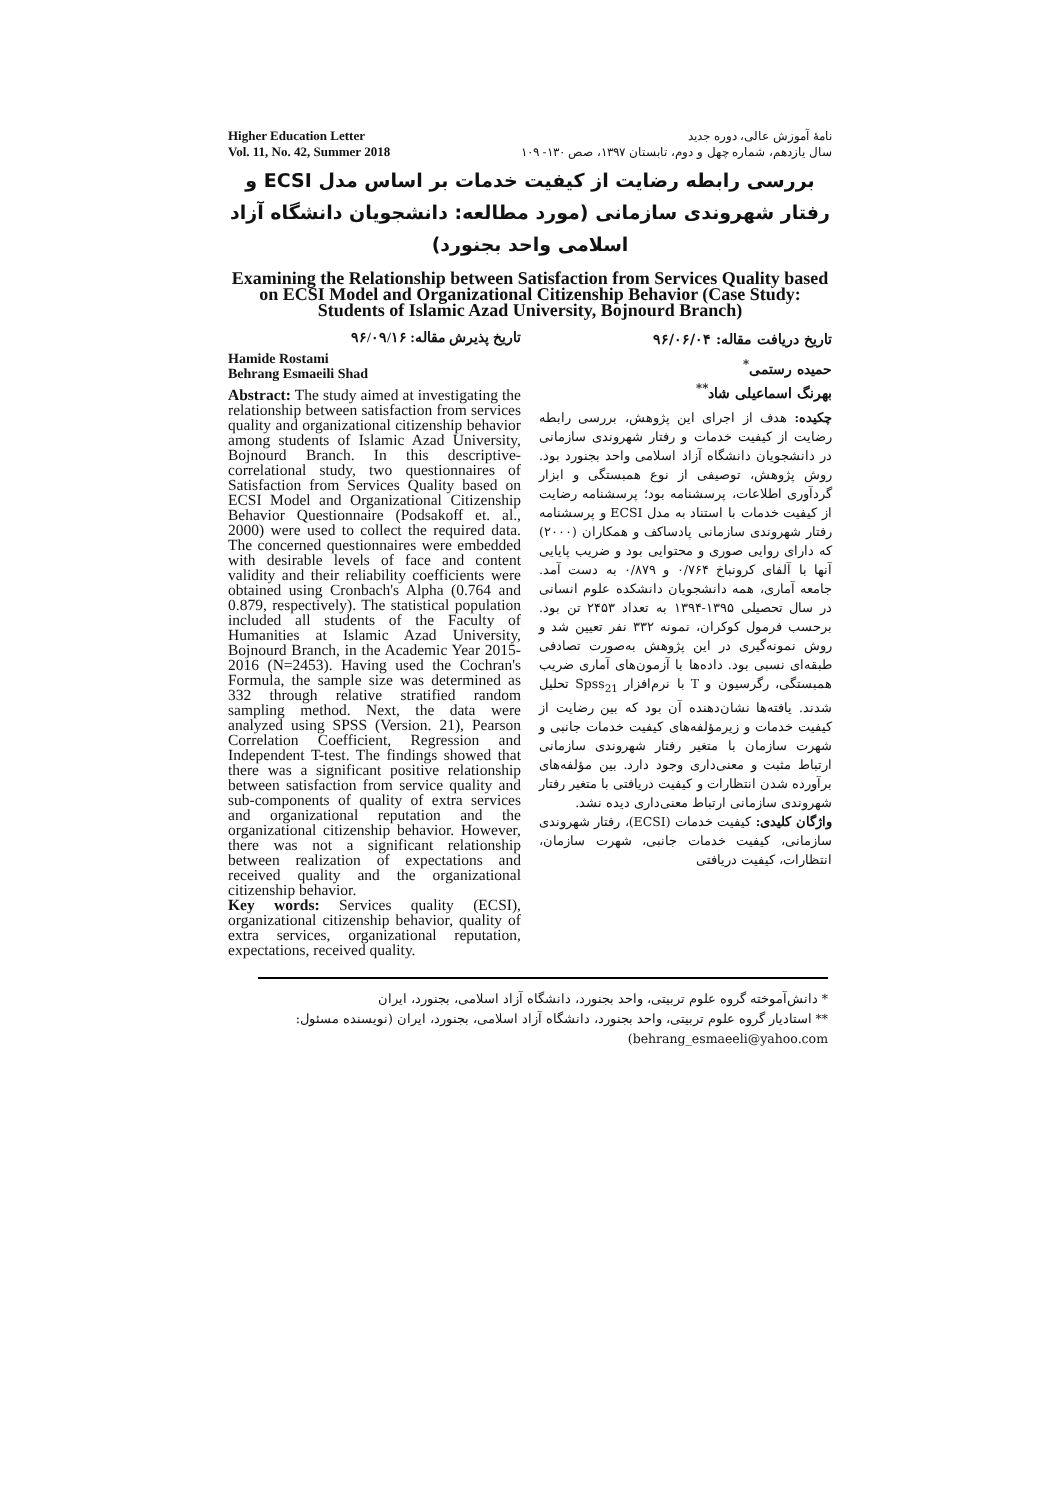Higher Education Letter
Vol. 11, No. 42, Summer 2018
نامهٔ آموزش عالی، دوره جدید
سال یازدهم، شماره چهل و دوم، تابستان ۱۳۹۷، صص ۱۳۰- ۱۰۹
بررسی رابطه رضایت از کیفیت خدمات بر اساس مدل ECSI و رفتار شهروندی سازمانی (مورد مطالعه: دانشجویان دانشگاه آزاد اسلامی واحد بجنورد)
Examining the Relationship between Satisfaction from Services Quality based on ECSI Model and Organizational Citizenship Behavior (Case Study: Students of Islamic Azad University, Bojnourd Branch)
تاریخ پذیرش مقاله: ۹۶/۰۹/۱۶
Hamide Rostami
Behrang Esmaeili Shad
Abstract: The study aimed at investigating the relationship between satisfaction from services quality and organizational citizenship behavior among students of Islamic Azad University, Bojnourd Branch. In this descriptive-correlational study, two questionnaires of Satisfaction from Services Quality based on ECSI Model and Organizational Citizenship Behavior Questionnaire (Podsakoff et. al., 2000) were used to collect the required data. The concerned questionnaires were embedded with desirable levels of face and content validity and their reliability coefficients were obtained using Cronbach's Alpha (0.764 and 0.879, respectively). The statistical population included all students of the Faculty of Humanities at Islamic Azad University, Bojnourd Branch, in the Academic Year 2015-2016 (N=2453). Having used the Cochran's Formula, the sample size was determined as 332 through relative stratified random sampling method. Next, the data were analyzed using SPSS (Version. 21), Pearson Correlation Coefficient, Regression and Independent T-test. The findings showed that there was a significant positive relationship between satisfaction from service quality and sub-components of quality of extra services and organizational reputation and the organizational citizenship behavior. However, there was not a significant relationship between realization of expectations and received quality and the organizational citizenship behavior.
Key words: Services quality (ECSI), organizational citizenship behavior, quality of extra services, organizational reputation, expectations, received quality.
تاریخ دریافت مقاله: ۹۶/۰۶/۰۴
حمیده رستمی<sup>*</sup>
بهرنگ اسماعیلی شاد<sup>**</sup>
چکیده: هدف از اجرای این پژوهش، بررسی رابطه رضایت از کیفیت خدمات و رفتار شهروندی سازمانی در دانشجویان دانشگاه آزاد اسلامی واحد بجنورد بود. روش پژوهش، توصیفی از نوع همبستگی و ابزار گردآوری اطلاعات، پرسشنامه بود؛ پرسشنامه رضایت از کیفیت خدمات با استناد به مدل ECSI و پرسشنامه رفتار شهروندی سازمانی پادساکف و همکاران (۲۰۰۰) که دارای روایی صوری و محتوایی بود و ضریب پایایی آنها با آلفای کرونباخ ۰/۷۶۴ و ۰/۸۷۹ به دست آمد. جامعه آماری، همه دانشجویان دانشکده علوم انسانی در سال تحصیلی ۱۳۹۵-۱۳۹۴ به تعداد ۲۴۵۳ تن بود. برحسب فرمول کوکران، نمونه ۳۳۲ نفر تعیین شد و روش نمونه‌گیری در این پژوهش به‌صورت تصادفی طبقه‌ای نسبی بود. داده‌ها با آزمون‌های آماری ضریب همبستگی، رگرسیون و T با نرم‌افزار Spss<sub>21</sub> تحلیل شدند. یافته‌ها نشان‌دهنده آن بود که بین رضایت از کیفیت خدمات و زیرمؤلفه‌های کیفیت خدمات جانبی و شهرت سازمان با متغیر رفتار شهروندی سازمانی ارتباط مثبت و معنی‌داری وجود دارد. بین مؤلفه‌های برآورده شدن انتظارات و کیفیت دریافتی با متغیر رفتار شهروندی سازمانی ارتباط معنی‌داری دیده نشد.
واژگان کلیدی: کیفیت خدمات (ECSI)، رفتار شهروندی سازمانی، کیفیت خدمات جانبی، شهرت سازمان، انتظارات، کیفیت دریافتی
* دانش‌آموخته گروه علوم تربیتی، واحد بجنورد، دانشگاه آزاد اسلامی، بجنورد، ایران
** استادیار گروه علوم تربیتی، واحد بجنورد، دانشگاه آزاد اسلامی، بجنورد، ایران (نویسنده مسئول: behrang_esmaeeli@yahoo.com)